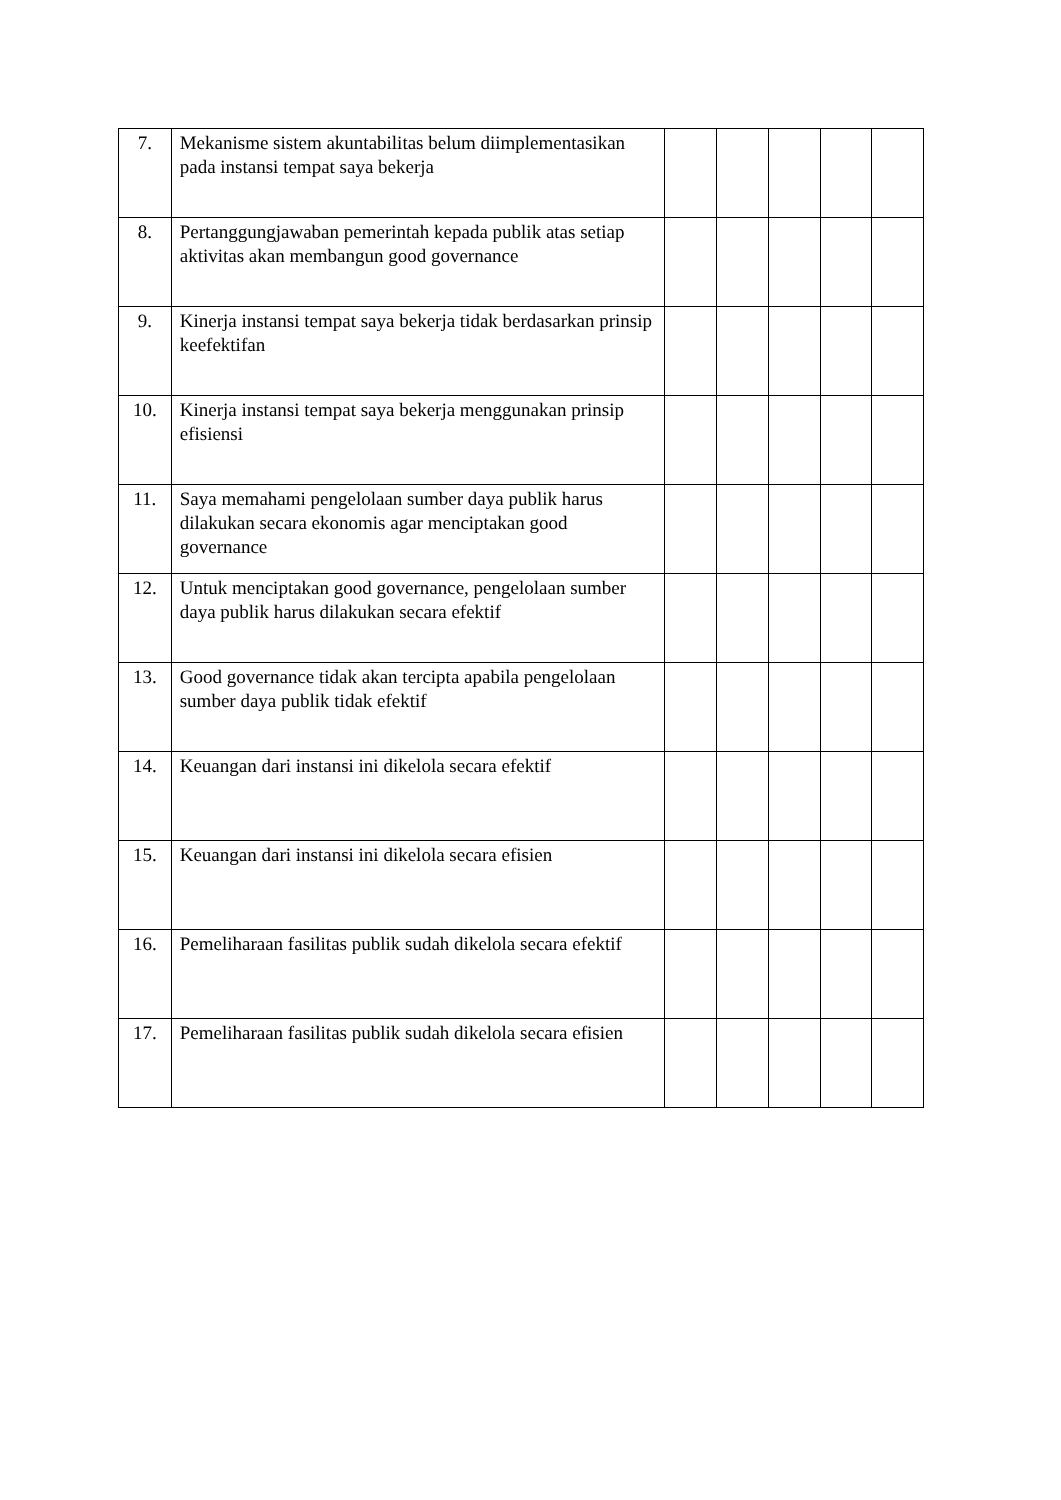| 7. | Mekanisme sistem akuntabilitas belum diimplementasikan pada instansi tempat saya bekerja | | | | | |
| 8. | Pertanggungjawaban pemerintah kepada publik atas setiap aktivitas akan membangun good governance | | | | | |
| 9. | Kinerja instansi tempat saya bekerja tidak berdasarkan prinsip keefektifan | | | | | |
| 10. | Kinerja instansi tempat saya bekerja menggunakan prinsip efisiensi | | | | | |
| 11. | Saya memahami pengelolaan sumber daya publik harus dilakukan secara ekonomis agar menciptakan good governance | | | | | |
| 12. | Untuk menciptakan good governance, pengelolaan sumber daya publik harus dilakukan secara efektif | | | | | |
| 13. | Good governance tidak akan tercipta apabila pengelolaan sumber daya publik tidak efektif | | | | | |
| 14. | Keuangan dari instansi ini dikelola secara efektif | | | | | |
| 15. | Keuangan dari instansi ini dikelola secara efisien | | | | | |
| 16. | Pemeliharaan fasilitas publik sudah dikelola secara efektif | | | | | |
| 17. | Pemeliharaan fasilitas publik sudah dikelola secara efisien | | | | | |